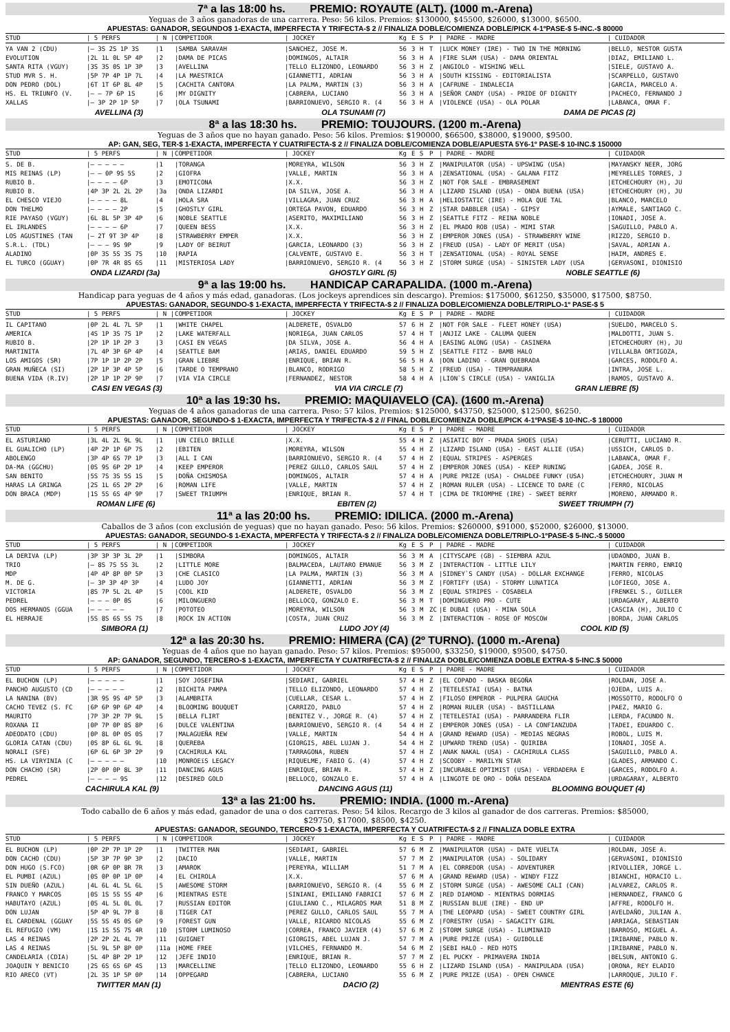7ª a las 18:00 hs. PREMIO: ROYAUTE (ALT). (1000 m.-Arena)
Yeguas de 3 años ganadoras de una carrera. Peso: 56 kilos. Premios: $130000, $45500, $26000, $13000, $6500.
APUESTAS: GANADOR, SEGUNDO$ 1-EXACTA, IMPERFECTA Y TRIFECTA-$ 2 // FINALIZA DOBLE/COMIENZA DOBLE/PICK 4-1ºPASE-$ 5-INC.-$ 80000
| STUD | / 5 PERFS | / N / | COMPETIDOR | / JOCKEY | Kg | E | S | P | / PADRE - MADRE | / CUIDADOR |
| --- | --- | --- | --- | --- | --- | --- | --- | --- | --- | --- |
| YA VAN 2 (CDU) | /— 3S 2S 1P 3S | /1 | /SAMBA SARAVAH | /SANCHEZ, JOSE M. | 56 | 3 | H | T | /LUCK MONEY (IRE) - TWO IN THE MORNING | /BELLO, NESTOR GUSTA |
| EVOLUTION | /2L 1L 0L 5P 4P | /2 | /DAMA DE PICAS | /DOMINGOS, ALTAIR | 56 | 3 | H | A | /FIRE SLAM (USA) - DAMA ORIENTAL | /DIAZ, EMILIANO L. |
| SANTA RITA (VGUY) | /3S 3S 0S 1P 3P | /3 | /AVELLINA | /TELLO ELIZONDO, LEONARDO | 56 | 3 | H | Z | /ANGIOLO - WISHING WELL | /SIELE, GUSTAVO A. |
| STUD MVR S. H. | /5P 7P 4P 1P 7L | /4 | /LA MAESTRICA | /GIANNETTI, ADRIAN | 56 | 3 | H | A | /SOUTH KISSING - EDITORIALISTA | /SCARPELLO, GUSTAVO |
| DON PEDRO (DOL) | /6T 1T 6P 8L 4P | /5 | /CACHITA CANTORA | /LA PALMA, MARTIN (3) | 56 | 3 | H | A | /CAFRUNE - INDALECIA | /GARCIA, MARCELO A. |
| HS. EL TRIUNFO (V. | /— — 7P 6P 1S | /6 | /MY DIGNITY | /CABRERA, LUCIANO | 56 | 3 | H | A | /SEÑOR CANDY (USA) - PRIDE OF DIGNITY | /PACHECO, FERNANDO J |
| XALLAS | /— 3P 2P 1P 5P | /7 | /OLA TSUNAMI | /BARRIONUEVO, SERGIO R. (4 | 56 | 3 | H | A | /VIOLENCE (USA) - OLA POLAR | /LABANCA, OMAR F. |
AVELLINA (3) OLA TSUNAMI (7) DAMA DE PICAS (2)
8ª a las 18:30 hs. PREMIO: TOUJOURS. (1200 m.-Arena)
Yeguas de 3 años que no hayan ganado. Peso: 56 kilos. Premios: $190000, $66500, $38000, $19000, $9500.
AP: GAN, SEG, TER-$ 1-EXACTA, IMPERFECTA Y CUATRIFECTA-$ 2 // FINALIZA DOBLE/COMIENZA DOBLE/APUESTA 5Y6-1º PASE-$ 10-INC.$ 150000
| STUD | / 5 PERFS | / N / | COMPETIDOR | / JOCKEY | Kg | E | S | P | / PADRE - MADRE | / CUIDADOR |
| --- | --- | --- | --- | --- | --- | --- | --- | --- | --- | --- |
| S. DE B. | /— — — — — | /1 | /TORANGA | /MOREYRA, WILSON | 56 | 3 | H | Z | /MANIPULATOR (USA) - UPSWING (USA) | /MAYANSKY NEER, JORG |
| MIS REINAS (LP) | /— — 0P 9S 5S | /2 | /GIOFRA | /VALLE, MARTIN | 56 | 3 | H | A | /ZENSATIONAL (USA) - GALANA FITZ | /MEYRELLES TORRES, J |
| RUBIO B. | /— — — — 6P | /3 | /EMOTICONA | /X.X. | 56 | 3 | H | Z | /NOT FOR SALE - EMBRASEMENT | /ETCHECHOURY (H), JU |
| RUBIO B. | /4P 3P 2L 2L 2P | /3a | /ONDA LIZARDI | /DA SILVA, JOSE A. | 56 | 3 | H | A | /LIZARD ISLAND (USA) - ONDA BUENA (USA) | /ETCHECHOURY (H), JU |
| EL CHESCO VIEJO | /— — — — 8L | /4 | /HOLA SRA | /VILLAGRA, JUAN CRUZ | 56 | 3 | H | A | /HELIOSTATIC (IRE) - HOLA QUE TAL | /BLANCO, MARCELO |
| DON THELMO | /— — — — 2P | /5 | /GHOSTLY GIRL | /ORTEGA PAVON, EDUARDO | 56 | 3 | H | Z | /STAR DABBLER (USA) - GIPSY | /AYMALE, SANTIAGO C. |
| RIE PAYASO (VGUY) | /6L 8L 5P 3P 4P | /6 | /NOBLE SEATTLE | /ASERITO, MAXIMILIANO | 56 | 3 | H | Z | /SEATTLE FITZ - REINA NOBLE | /IONADI, JOSE A. |
| EL IRLANDES | /— — — — 6P | /7 | /QUEEN BESS | /X.X. | 56 | 3 | H | Z | /EL PRADO ROB (USA) - MIMI STAR | /SAGUILLO, PABLO A. |
| LOS AGUSTINES (TAN | /— 2T 9T 3P 4P | /8 | /STRAWBERRY EMPER | /X.X. | 56 | 3 | H | Z | /EMPEROR JONES (USA) - STRAWBERRY WINE | /RIZZO, SERGIO D. |
| S.R.L. (TDL) | /— — — 9S 9P | /9 | /LADY OF BEIRUT | /GARCIA, LEONARDO (3) | 56 | 3 | H | Z | /FREUD (USA) - LADY OF MERIT (USA) | /SAVAL, ADRIAN A. |
| ALADINO | /0P 3S 5S 3S 7S | /10 | /RAPIA | /CALVENTE, GUSTAVO E. | 56 | 3 | H | T | /ZENSATIONAL (USA) - ROYAL SENSE | /HAIM, ANDRES E. |
| EL TURCO (GGUAY) | /0P 7R 4R 8S 6S | /11 | /MISTERIOSA LADY | /BARRIONUEVO, SERGIO R. (4 | 56 | 3 | H | Z | /STORM SURGE (USA) - SINISTER LADY (USA | /GERVASONI, DIONISIO |
ONDA LIZARDI (3a) GHOSTLY GIRL (5) NOBLE SEATTLE (6)
9ª a las 19:00 hs. HANDICAP CARAPALIDA. (1000 m.-Arena)
Handicap para yeguas de 4 años y más edad, ganadoras. (Los jockeys aprendices sin descargo). Premios: $175000, $61250, $35000, $17500, $8750.
APUESTAS: GANADOR, SEGUNDO-$ 1-EXACTA, IMPERFECTA Y TRIFECTA-$ 2 // FINALIZA DOBLE/COMIENZA DOBLE/TRIPLO-1º PASE-$ 5
| STUD | / 5 PERFS | / N / | COMPETIDOR | / JOCKEY | Kg | E | S | P | / PADRE - MADRE | / CUIDADOR |
| --- | --- | --- | --- | --- | --- | --- | --- | --- | --- | --- |
| IL CAPITANO | /0P 2L 4L 7L 5P | /1 | /WHITE CHAPEL | /ALDERETE, OSVALDO | 57 | 6 | H | Z | /NOT FOR SALE - FLEET HONEY (USA) | /SUELDO, MARCELO S. |
| AMERICA | /4S 1P 3S 7S 1P | /2 | /LAKE WATERFALL | /NORIEGA, JUAN CARLOS | 57 | 4 | H | T | /ANJIZ LAKE - CALUMA QUEEN | /MALDOTTI, JUAN S. |
| RUBIO B. | /2P 1P 1P 2P 3 | /3 | /CASI EN VEGAS | /DA SILVA, JOSE A. | 56 | 4 | H | A | /EASING ALONG (USA) - CASINERA | /ETCHECHOURY (H), JU |
| MARTINITA | /7L 4P 3P 6P 4P | /4 | /SEATTLE BAM | /ARIAS, DANIEL EDUARDO | 59 | 5 | H | Z | /SEATTLE FITZ - BAMB HALO | /VILLALBA ORTIGOZA, |
| LOS AMIGOS (SR) | /7P 1P 1P 2P 2P | /5 | /GRAN LIEBRE | /ENRIQUE, BRIAN R. | 56 | 5 | H | A | /DON LADINO - GRAN QUEBRADA | /GARCES, RODOLFO A. |
| GRAN MUÑECA (SI) | /2P 1P 3P 4P 5P | /6 | /TARDE O TEMPRANO | /BLANCO, RODRIGO | 58 | 5 | H | Z | /FREUD (USA) - TEMPRANURA | /INTRA, JOSE L. |
| BUENA VIDA (R.IV) | /2P 1P 1P 2P 9P | /7 | /VIA VIA CIRCLE | /FERNANDEZ, NESTOR | 58 | 4 | H | A | /LION`S CIRCLE (USA) - VANIGLIA | /RAMOS, GUSTAVO A. |
CASI EN VEGAS (3) VIA VIA CIRCLE (7) GRAN LIEBRE (5)
10ª a las 19:30 hs. PREMIO: MAQUIAVELO (CA). (1600 m.-Arena)
Yeguas de 4 años ganadoras de una carrera. Peso: 57 kilos. Premios: $125000, $43750, $25000, $12500, $6250.
APUESTAS: GANADOR, SEGUNDO-$ 1-EXACTA, IMPERFECTA Y TRIFECTA-$ 2 // FINAL DOBLE/COMIENZA DOBLE/PICK 4-1ºPASE-$ 10-INC.-$ 180000
| STUD | / 5 PERFS | / N / | COMPETIDOR | / JOCKEY | Kg | E | S | P | / PADRE - MADRE | / CUIDADOR |
| --- | --- | --- | --- | --- | --- | --- | --- | --- | --- | --- |
| EL ASTURIANO | /3L 4L 2L 9L 9L | /1 | /UN CIELO BRILLE | /X.X. | 55 | 4 | H | Z | /ASIATIC BOY - PRADA SHOES (USA) | /CERUTTI, LUCIANO R. |
| EL GUALICHO (LP) | /4P 2P 1P 6P 7S | /2 | /EBITEN | /MOREYRA, WILSON | 55 | 4 | H | Z | /LIZARD ISLAND (USA) - EAST ALLIE (USA) | /USSICH, CARLOS D. |
| ABOLENGO | /3P 4P 6S 7P 1P | /3 | /ALL I CAN | /BARRIONUEVO, SERGIO R. (4 | 57 | 4 | H | Z | /EQUAL STRIPES - ASPERGES | /LABANCA, OMAR F. |
| DA-MA (GGCHU) | /0S 9S 6P 2P 1P | /4 | /KEEP EMPEROR | /PEREZ GULLO, CARLOS SAUL | 57 | 4 | H | Z | /EMPEROR JONES (USA) - KEEP RUNING | /GADEA, JOSE R. |
| SAN BENITO | /5S 7S 3S 5S 1S | /5 | /DOÑA CHISMOSA | /DOMINGOS, ALTAIR | 57 | 4 | H | A | /PURE PRIZE (USA) - CHALDEE FUNKY (USA) | /ETCHECHOURY, JUAN M |
| HARAS LA GRINGA | /2S 1L 6S 2P 2P | /6 | /ROMAN LIFE | /VALLE, MARTIN | 57 | 4 | H | Z | /ROMAN RULER (USA) - LICENCE TO DARE (C | /FERRO, NICOLAS |
| DON BRACA (MDP) | /1S 5S 6S 4P 9P | /7 | /SWEET TRIUMPH | /ENRIQUE, BRIAN R. | 57 | 4 | H | T | /CIMA DE TRIOMPHE (IRE) - SWEET BERRY | /MORENO, ARMANDO R. |
ROMAN LIFE (6) EBITEN (2) SWEET TRIUMPH (7)
11ª a las 20:00 hs. PREMIO: IDILICA. (2000 m.-Arena)
Caballos de 3 años (con exclusión de yeguas) que no hayan ganado. Peso: 56 kilos. Premios: $260000, $91000, $52000, $26000, $13000.
APUESTAS: GANADOR, SEGUNDO-$ 1-EXACTA, MPERFECTA Y TRIFECTA-$ 2 // FINALIZA DOBLE/COMIENZA DOBLE/TRIPLO-1ºPASE-$ 5-INC.-$ 50000
| STUD | / 5 PERFS | / N / | COMPETIDOR | / JOCKEY | Kg | E | S | P | / PADRE - MADRE | / CUIDADOR |
| --- | --- | --- | --- | --- | --- | --- | --- | --- | --- | --- |
| LA DERIVA (LP) | /3P 3P 3P 3L 2P | /1 | /SIMBORA | /DOMINGOS, ALTAIR | 56 | 3 | M | A | /CITYSCAPE (GB) - SIEMBRA AZUL | /UDAONDO, JUAN B. |
| TRIO | /— 8S 7S 5S 3L | /2 | /LITTLE MORE | /BALMACEDA, LAUTARO EMANUE | 56 | 3 | M | Z | /INTERACTION - LITTLE LILY | /MARTIN FERRO, ENRIQ |
| MDP | /4P 4P 8P 0P 5P | /3 | /CHE CLASICO | /LA PALMA, MARTIN (3) | 56 | 3 | M | A | /SIDNEY`S CANDY (USA) - DOLLAR EXCHANGE | /FERRO, NICOLAS |
| M. DE G. | /— 3P 3P 4P 3P | /4 | /LUDO JOY | /GIANNETTI, ADRIAN | 56 | 3 | M | Z | /FORTIFY (USA) - STORMY LUNATICA | /LOFIEGO, JOSE A. |
| VICTORIA | /8S 7P 5L 2L 4P | /5 | /COOL KID | /ALDERETE, OSVALDO | 56 | 3 | M | Z | /EQUAL STRIPES - COSABELA | /FRENKEL S., GUILLER |
| PEDREL | /— — — 0P 0S | /6 | /MILONGUERO | /BELLOCQ, GONZALO E. | 56 | 3 | M | T | /DOMINGUERO PRO - CUTE | /URDAGARAY, ALBERTO |
| DOS HERMANOS (GGUA | /— — — — — | /7 | /POTOTEO | /MOREYRA, WILSON | 56 | 3 | M | ZC | /E DUBAI (USA) - MINA SOLA | /CASCIA (H), JULIO C |
| EL HERRAJE | /5S 8S 6S 5S 7S | /8 | /ROCK IN ACTION | /COSTA, JUAN CRUZ | 56 | 3 | M | Z | /INTERACTION - ROSE OF MOSCOW | /BORDA, JUAN CARLOS |
SIMBORA (1) LUDO JOY (4) COOL KID (5)
12ª a las 20:30 hs. PREMIO: HIMERA (CA) (2º TURNO). (1000 m.-Arena)
Yeguas de 4 años que no hayan ganado. Peso: 57 kilos. Premios: $95000, $33250, $19000, $9500, $4750.
AP: GANADOR, SEGUNDO, TERCERO-$ 1-EXACTA, IMPERFECTA Y CUATRIFECTA-$ 2 // FINALIZA DOBLE/COMIENZA DOBLE EXTRA-$ 5-INC.$ 50000
| STUD | / 5 PERFS | / N / | COMPETIDOR | / JOCKEY | Kg | E | S | P | / PADRE - MADRE | / CUIDADOR |
| --- | --- | --- | --- | --- | --- | --- | --- | --- | --- | --- |
| EL BUCHON (LP) | /— — — — — | /1 | /SOY JOSEFINA | /SEDIARI, GABRIEL | 57 | 4 | H | Z | /EL COPADO - BASKA BEGOÑA | /ROLDAN, JOSE A. |
| PANCHO AUGUSTO (CD | /— — — — — | /2 | /BICHITA PAMPA | /TELLO ELIZONDO, LEONARDO | 57 | 4 | H | Z | /TETELESTAI (USA) - BATNA | /OJEDA, LUIS A. |
| LA NANINA (BV) | /3R 9S 9S 4P 5P | /3 | /ALAMBRITA | /CUELLAR, CESAR L. | 57 | 4 | H | Z | /FILOSO EMPEROR - PULPERA GAUCHA | /MOSSOTTO, RODOLFO O |
| CACHO TEVEZ (S. FC | /6P 6P 9P 6P 4P | /4 | /BLOOMING BOUQUET | /CARRIZO, PABLO | 57 | 4 | H | Z | /ROMAN RULER (USA) - BASTILLANA | /PAEZ, MARIO G. |
| MAURITO | /7P 3P 2P 7P 9L | /5 | /BELLA FLIRT | /BENITEZ V., JORGE R. (4) | 57 | 4 | H | Z | /TETELESTAI (USA) - PARRANDERA FLIR | /LERDA, FACUNDO N. |
| ROXANA II | /0P 7P 0P 8S 8P | /6 | /DULCE VALENTINA | /BARRIONUEVO, SERGIO R. (4 | 54 | 4 | H | Z | /EMPEROR JONES (USA) - LA CONFIANZUDA | /TADEI, EDUARDO C. |
| ADEODATO (CDU) | /0P 8L 0P 0S 0S | /7 | /MALAGUEÑA REW | /VALLE, MARTIN | 54 | 4 | H | A | /GRAND REWARD (USA) - MEDIAS NEGRAS | /ROBOL, LUIS M. |
| GLORIA CATAN (CDU) | /0S 8P 6L 6L 9L | /8 | /QUEREBA | /GIORGIS, ABEL LUJAN J. | 54 | 4 | H | Z | /UPWARD TREND (USA) - QUIRIBA | /IONADI, JOSE A. |
| NORALI (SFE) | /6P 6L 6P 3P 2P | /9 | /CACHIRULA KAL | /TARRAGONA, RUBEN | 57 | 4 | H | Z | /ANAK NAKAL (USA) - CACHIRULA CLASS | /SAGUILLO, PABLO A. |
| HS. LA VIRYINIA (C | /— — — — — | /10 | /MONROEïS LEGACY | /RIQUELME, FABIO G. (4) | 57 | 4 | H | Z | /SCOOBY - MARILYN STAR | /GLADES, ARMANDO C. |
| DON CHACHO (SR) | /2P 0P 0P 8L 3P | /11 | /DANCING AGUS | /ENRIQUE, BRIAN R. | 57 | 4 | H | Z | /INCURABLE OPTIMIST (USA) - VERDADERA E | /GARCES, RODOLFO A. |
| PEDREL | /— — — — 9S | /12 | /DESIRED GOLD | /BELLOCQ, GONZALO E. | 57 | 4 | H | A | /LINGOTE DE ORO - DOÑA DESEADA | /URDAGARAY, ALBERTO |
CACHIRULA KAL (9) DANCING AGUS (11) BLOOMING BOUQUET (4)
13ª a las 21:00 hs. PREMIO: INDIA. (1000 m.-Arena)
Todo caballo de 6 años y más edad, ganador de una o dos carreras. Peso: 54 kilos. Recargo de 3 kilos al ganador de dos carreras. Premios: $85000,
$29750, $17000, $8500, $4250.
APUESTAS: GANADOR, SEGUNDO, TERCERO-$ 1-EXACTA, IMPERFECTA Y CUATRIFECTA-$ 2 // FINALIZA DOBLE EXTRA
| STUD | / 5 PERFS | / N / | COMPETIDOR | / JOCKEY | Kg | E | S | P | / PADRE - MADRE | / CUIDADOR |
| --- | --- | --- | --- | --- | --- | --- | --- | --- | --- | --- |
| EL BUCHON (LP) | /0P 2P 7P 1P 2P | /1 | /TWITTER MAN | /SEDIARI, GABRIEL | 57 | 6 | M | Z | /MANIPULATOR (USA) - DATE VUELTA | /ROLDAN, JOSE A. |
| DON CACHO (CDU) | /5P 3P 7P 9P 3P | /2 | /DACIO | /VALLE, MARTIN | 57 | 7 | M | Z | /MANIPULATOR (USA) - SOLIDARY | /GERVASONI, DIONISIO |
| DON HUGO (S.FCO) | /0R 6P 0P 8R 7R | /3 | /AMAROK | /PEREYRA, WILLIAM | 51 | 7 | M | A | /EL CORREDOR (USA) - ADVENTURER | /RIVOLLIER, JORGE L. |
| EL PUMBI (AZUL) | /0S 0P 0P 1P 0P | /4 | /EL CHIROLA | /X.X. | 57 | 6 | M | A | /GRAND REWARD (USA) - WINDY FIZZ | /BIANCHI, HORACIO L. |
| SIN DUEÑO (AZUL) | /4L 6L 4L 5L 6L | /5 | /AWESOME STORM | /BARRIONUEVO, SERGIO R. (4 | 55 | 6 | M | Z | /STORM SURGE (USA) - AWESOME CALI (CAN) | /ALVAREZ, CARLOS R. |
| FRANCO Y MARCOS | /0S 1S 5S 5S 4P | /6 | /MIENTRAS ESTE | /SINIANI, EMILIANO FABRICI | 57 | 6 | M | Z | /RED DIAMOND - MIENTRAS DORMIAS | /HERNANDEZ, FRANCO G |
| HABUTAYO (AZUL) | /0S 4L 5L 0L 0L | /7 | /RUSSIAN EDITOR | /GIULIANO C., MILAGROS MAR | 51 | 8 | M | Z | /RUSSIAN BLUE (IRE) - END UP | /AFFRE, RODOLFO H. |
| DON LUJAN | /5P 4P 9L 7P 8 | /8 | /TIGER CAT | /PEREZ GULLO, CARLOS SAUL | 55 | 7 | M | A | /THE LEOPARD (USA) - SWEET COUNTRY GIRL | /AVELDAÑO, JULIAN A. |
| EL CARDENAL (GGUAY | /5S 5S 4S 0S 6P | /9 | /FOREST GUN | /VALLE, RICARDO NICOLAS | 55 | 6 | M | Z | /FORESTRY (USA) - SAGACITY GIRL | /ARRIAGA, SEBASTIAN |
| EL REFUGIO (VM) | /1S 1S 5S 7S 4R | /10 | /STORM LUMINOSO | /CORREA, FRANCO JAVIER (4) | 57 | 6 | M | Z | /STORM SURGE (USA) - ILUMINAID | /BARROSO, MIGUEL A. |
| LAS 4 REINAS | /2P 2P 2L 4L 7P | /11 | /GUIGNET | /GIORGIS, ABEL LUJAN J. | 57 | 7 | M | A | /PURE PRIZE (USA) - GUIBOLLE | /IRIBARNE, PABLO N. |
| LAS 4 REINAS | /5L 9L 5P 8P 0P | /11a | /HOME FREE | /VILCHES, FERNANDO M. | 54 | 6 | M | Z | /SEBI HALO - RED HOTS | /IRIBARNE, PABLO N. |
| CANDELARIA (CDIA) | /5L 4P 8P 2P 1P | /12 | /JEFE INDIO | /ENRIQUE, BRIAN R. | 57 | 7 | M | Z | /EL PUCKY - PRIMAVERA INDIA | /BELSUN, ANTONIO G. |
| JOAQUIN Y BENICIO | /2S 6S 6S 6P 4S | /13 | /MARCELLINE | /TELLO ELIZONDO, LEONARDO | 55 | 6 | H | Z | /LIZARD ISLAND (USA) - MANIPULADA (USA) | /ORONA, REY ELADIO |
| RIO ARECO (VT) | /2L 3S 1P 5P 0P | /14 | /OPPEGARD | /CABRERA, LUCIANO | 55 | 6 | M | Z | /PURE PRIZE (USA) - OPEN CHANCE | /LARROQUE, JULIO F. |
TWITTER MAN (1) DACIO (2) MIENTRAS ESTE (6)